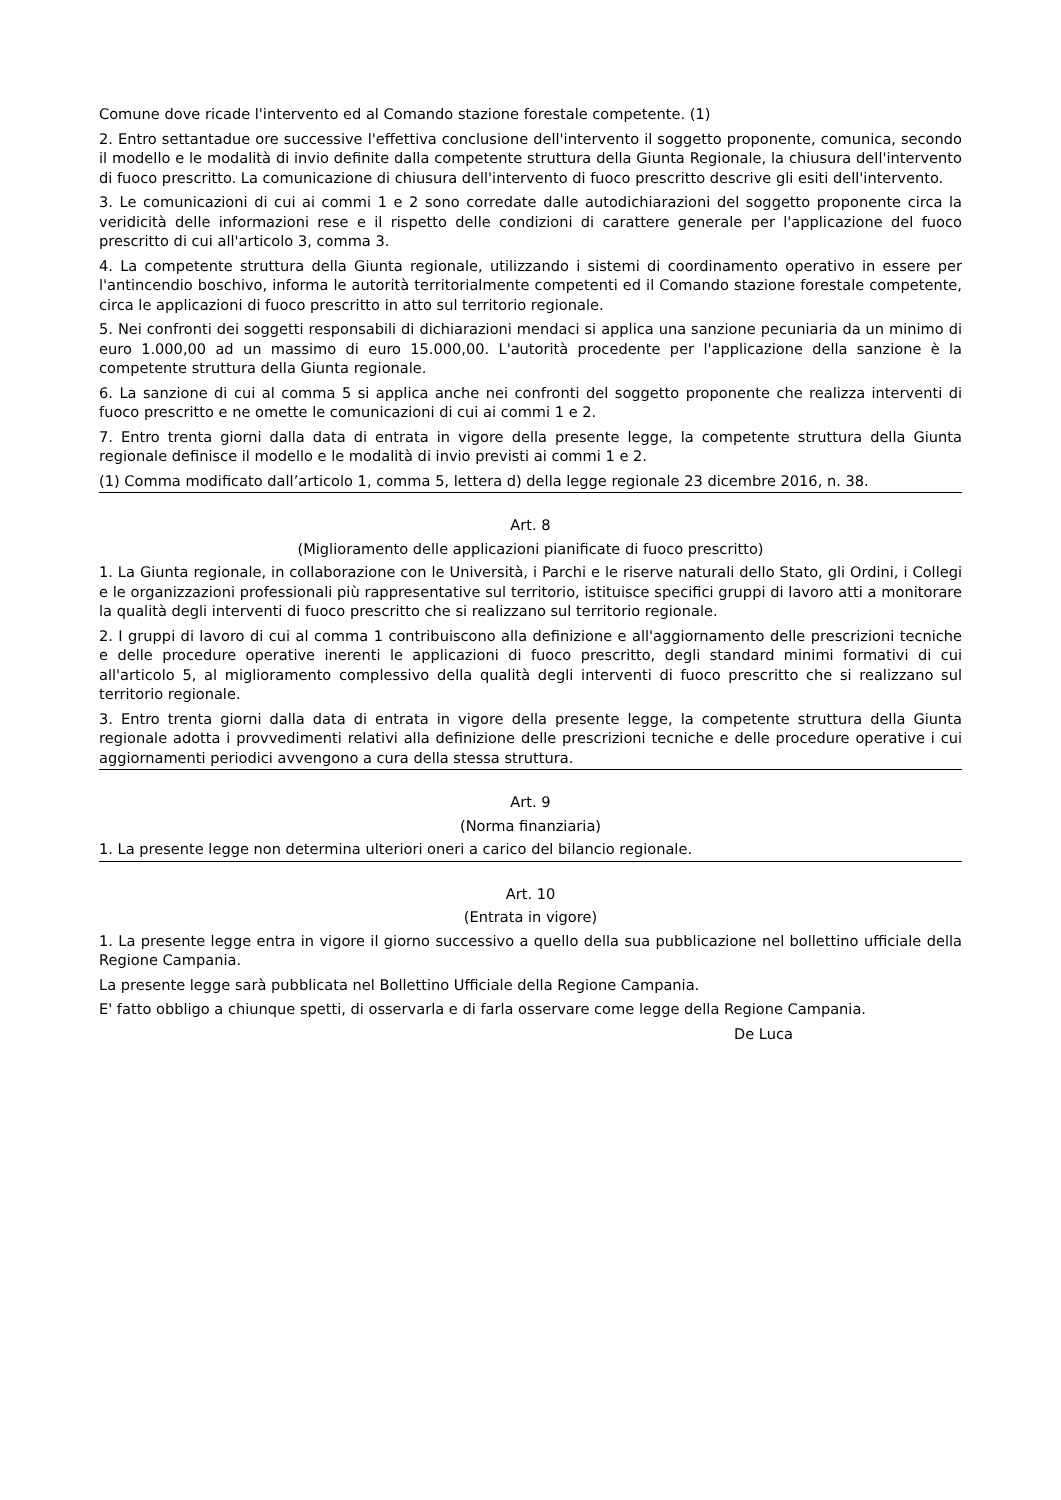Comune dove ricade l'intervento ed al Comando stazione forestale competente. (1)
2. Entro settantadue ore successive l'effettiva conclusione dell'intervento il soggetto proponente, comunica, secondo il modello e le modalità di invio definite dalla competente struttura della Giunta Regionale, la chiusura dell'intervento di fuoco prescritto. La comunicazione di chiusura dell'intervento di fuoco prescritto descrive gli esiti dell'intervento.
3. Le comunicazioni di cui ai commi 1 e 2 sono corredate dalle autodichiarazioni del soggetto proponente circa la veridicità delle informazioni rese e il rispetto delle condizioni di carattere generale per l'applicazione del fuoco prescritto di cui all'articolo 3, comma 3.
4. La competente struttura della Giunta regionale, utilizzando i sistemi di coordinamento operativo in essere per l'antincendio boschivo, informa le autorità territorialmente competenti ed il Comando stazione forestale competente, circa le applicazioni di fuoco prescritto in atto sul territorio regionale.
5. Nei confronti dei soggetti responsabili di dichiarazioni mendaci si applica una sanzione pecuniaria da un minimo di euro 1.000,00 ad un massimo di euro 15.000,00. L'autorità procedente per l'applicazione della sanzione è la competente struttura della Giunta regionale.
6. La sanzione di cui al comma 5 si applica anche nei confronti del soggetto proponente che realizza interventi di fuoco prescritto e ne omette le comunicazioni di cui ai commi 1 e 2.
7. Entro trenta giorni dalla data di entrata in vigore della presente legge, la competente struttura della Giunta regionale definisce il modello e le modalità di invio previsti ai commi 1 e 2.
(1) Comma modificato dall’articolo 1, comma 5, lettera d) della legge regionale 23 dicembre 2016, n. 38.
Art. 8
(Miglioramento delle applicazioni pianificate di fuoco prescritto)
1. La Giunta regionale, in collaborazione con le Università, i Parchi e le riserve naturali dello Stato, gli Ordini, i Collegi e le organizzazioni professionali più rappresentative sul territorio, istituisce specifici gruppi di lavoro atti a monitorare la qualità degli interventi di fuoco prescritto che si realizzano sul territorio regionale.
2. I gruppi di lavoro di cui al comma 1 contribuiscono alla definizione e all'aggiornamento delle prescrizioni tecniche e delle procedure operative inerenti le applicazioni di fuoco prescritto, degli standard minimi formativi di cui all'articolo 5, al miglioramento complessivo della qualità degli interventi di fuoco prescritto che si realizzano sul territorio regionale.
3. Entro trenta giorni dalla data di entrata in vigore della presente legge, la competente struttura della Giunta regionale adotta i provvedimenti relativi alla definizione delle prescrizioni tecniche e delle procedure operative i cui aggiornamenti periodici avvengono a cura della stessa struttura.
Art. 9
(Norma finanziaria)
1. La presente legge non determina ulteriori oneri a carico del bilancio regionale.
Art. 10
(Entrata in vigore)
1. La presente legge entra in vigore il giorno successivo a quello della sua pubblicazione nel bollettino ufficiale della Regione Campania.
La presente legge sarà pubblicata nel Bollettino Ufficiale della Regione Campania.
E' fatto obbligo a chiunque spetti, di osservarla e di farla osservare come legge della Regione Campania.
De Luca